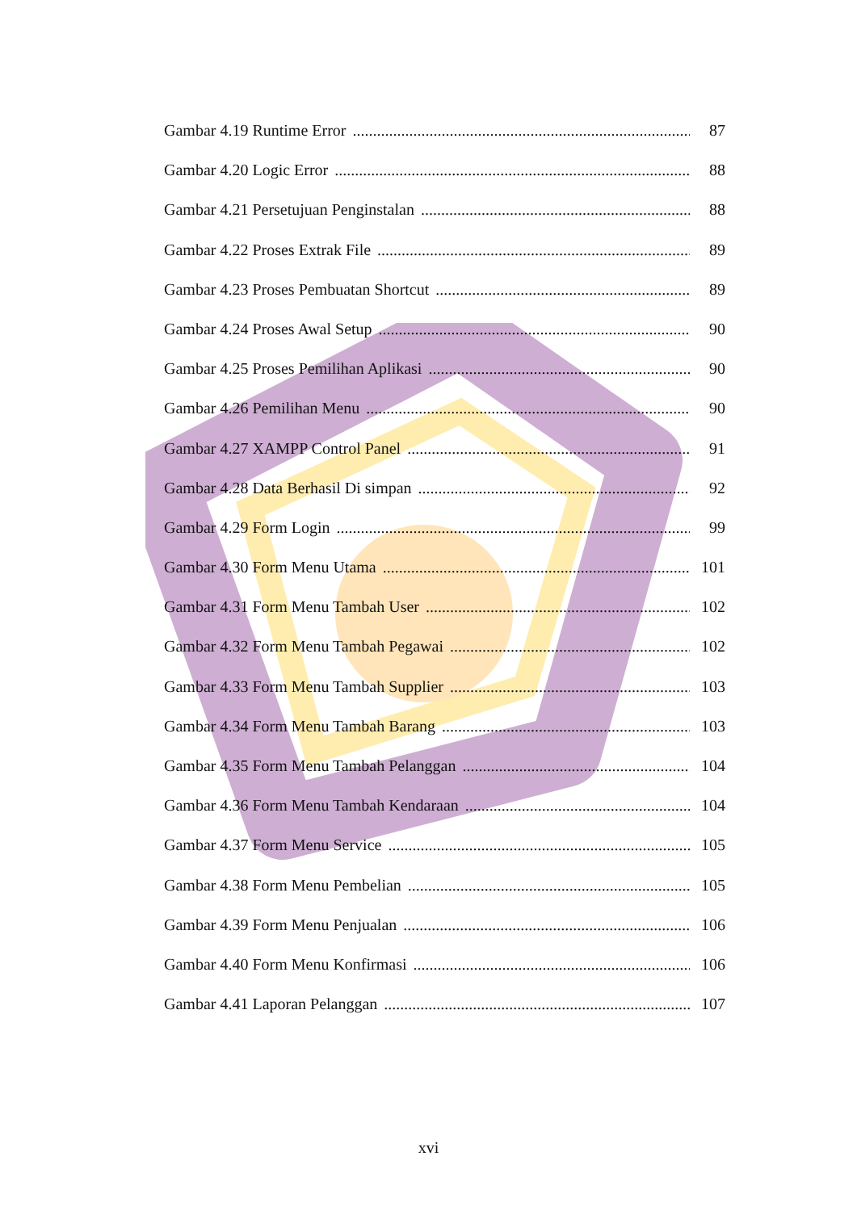Gambar 4.19 Runtime Error 87
Gambar 4.20 Logic Error 88
Gambar 4.21 Persetujuan Penginstalan 88
Gambar 4.22 Proses Extrak File 89
Gambar 4.23 Proses Pembuatan Shortcut 89
Gambar 4.24 Proses Awal Setup 90
Gambar 4.25 Proses Pemilihan Aplikasi 90
Gambar 4.26 Pemilihan Menu 90
Gambar 4.27 XAMPP Control Panel 91
Gambar 4.28 Data Berhasil Di simpan 92
Gambar 4.29 Form Login 99
Gambar 4.30 Form Menu Utama 101
Gambar 4.31 Form Menu Tambah User 102
Gambar 4.32 Form Menu Tambah Pegawai 102
Gambar 4.33 Form Menu Tambah Supplier 103
Gambar 4.34 Form Menu Tambah Barang 103
Gambar 4.35 Form Menu Tambah Pelanggan 104
Gambar 4.36 Form Menu Tambah Kendaraan 104
Gambar 4.37 Form Menu Service 105
Gambar 4.38 Form Menu Pembelian 105
Gambar 4.39 Form Menu Penjualan 106
Gambar 4.40 Form Menu Konfirmasi 106
Gambar 4.41 Laporan Pelanggan 107
xvi